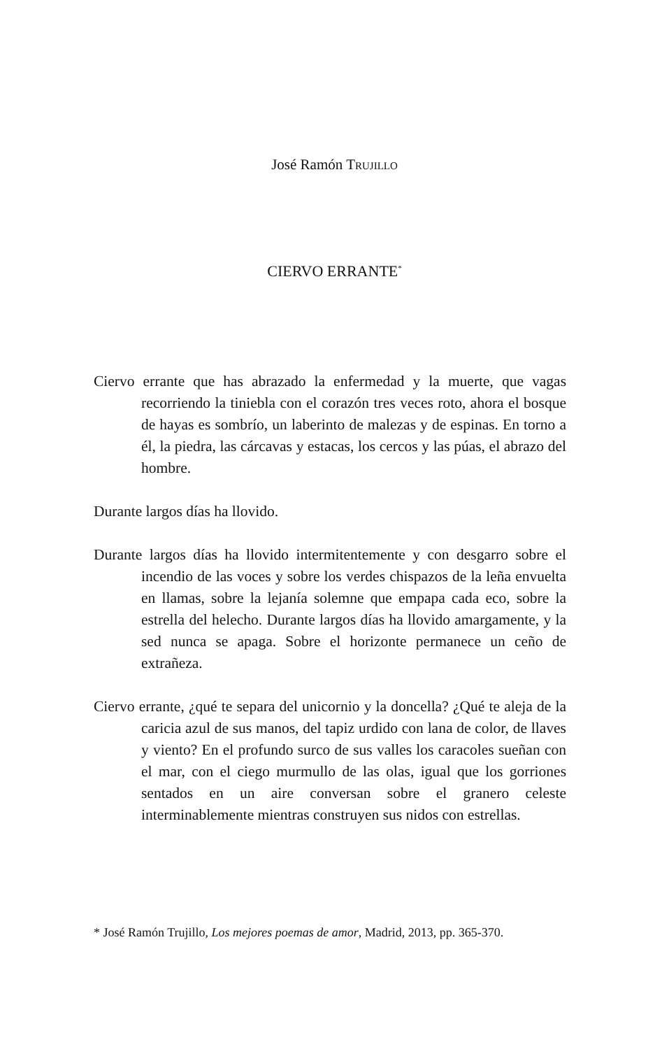José Ramón TRUJILLO
CIERVO ERRANTE<sup>*</sup>
Ciervo errante que has abrazado la enfermedad y la muerte, que vagas recorriendo la tiniebla con el corazón tres veces roto, ahora el bosque de hayas es sombrío, un laberinto de malezas y de espinas. En torno a él, la piedra, las cárcavas y estacas, los cercos y las púas, el abrazo del hombre.
Durante largos días ha llovido.
Durante largos días ha llovido intermitentemente y con desgarro sobre el incendio de las voces y sobre los verdes chispazos de la leña envuelta en llamas, sobre la lejanía solemne que empapa cada eco, sobre la estrella del helecho. Durante largos días ha llovido amargamente, y la sed nunca se apaga. Sobre el horizonte permanece un ceño de extrañeza.
Ciervo errante, ¿qué te separa del unicornio y la doncella? ¿Qué te aleja de la caricia azul de sus manos, del tapiz urdido con lana de color, de llaves y viento? En el profundo surco de sus valles los caracoles sueñan con el mar, con el ciego murmullo de las olas, igual que los gorriones sentados en un aire conversan sobre el granero celeste interminablemente mientras construyen sus nidos con estrellas.
* José Ramón Trujillo, Los mejores poemas de amor, Madrid, 2013, pp. 365-370.